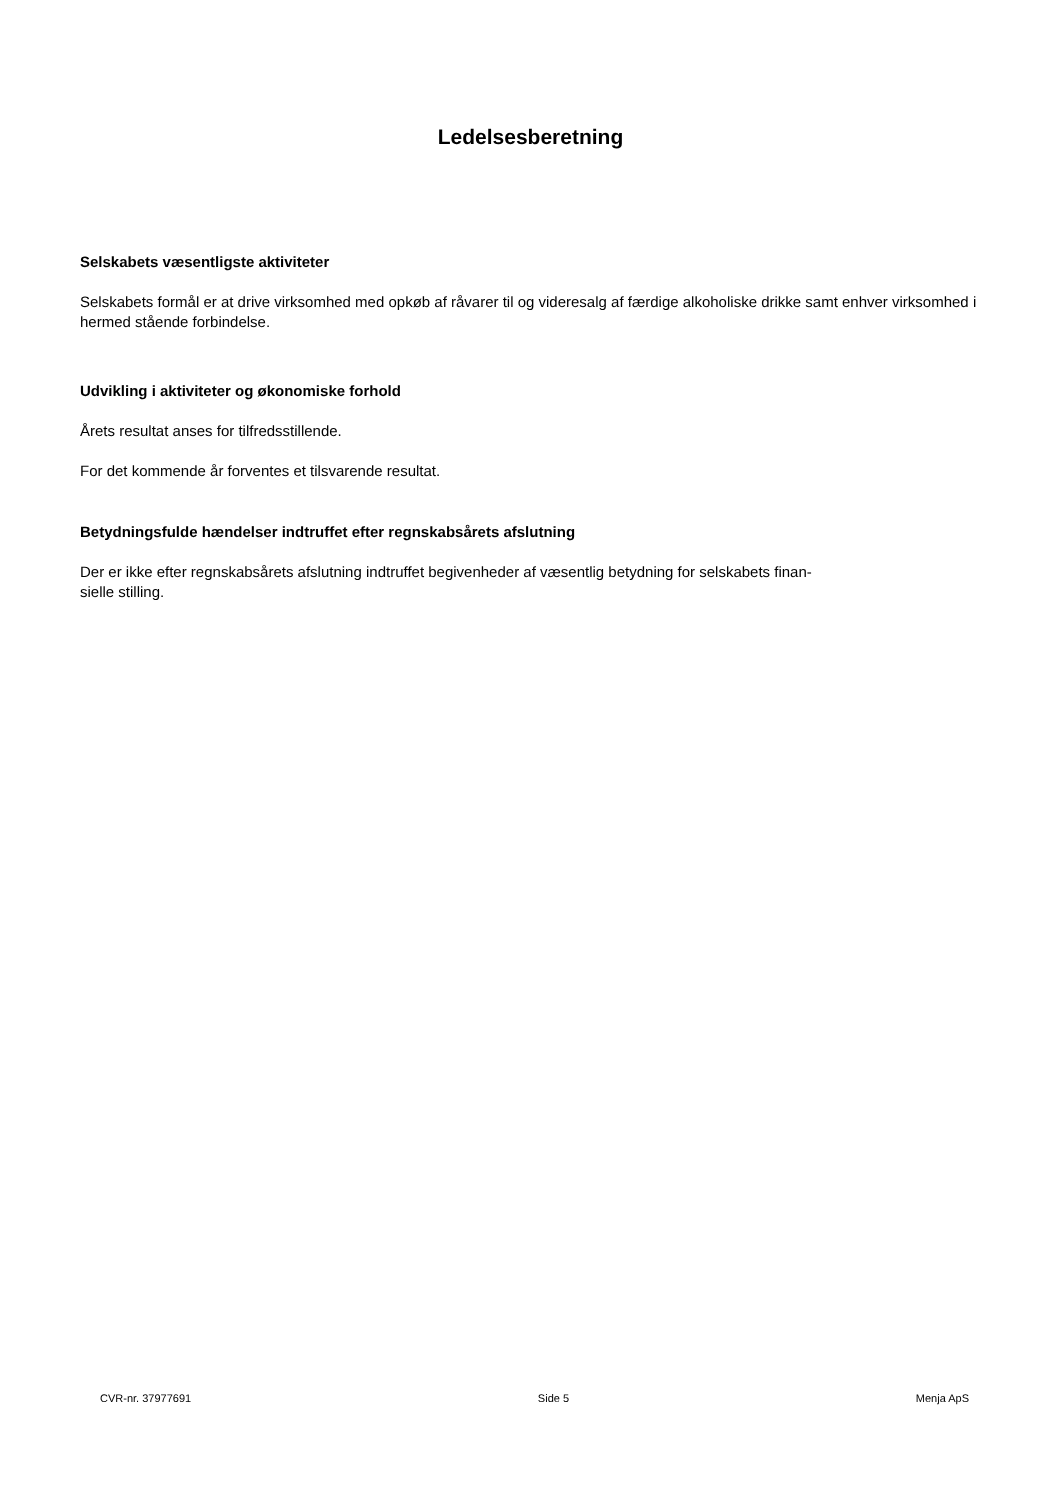Ledelsesberetning
Selskabets væsentligste aktiviteter
Selskabets formål er at drive virksomhed med opkøb af råvarer til og videresalg af færdige alkoholiske drikke samt enhver virksomhed i hermed stående forbindelse.
Udvikling i aktiviteter og økonomiske forhold
Årets resultat anses for tilfredsstillende.
For det kommende år forventes et tilsvarende resultat.
Betydningsfulde hændelser indtruffet efter regnskabsårets afslutning
Der er ikke efter regnskabsårets afslutning indtruffet begivenheder af væsentlig betydning for selskabets finan-
sielle stilling.
CVR-nr. 37977691 Side 5 Menja ApS